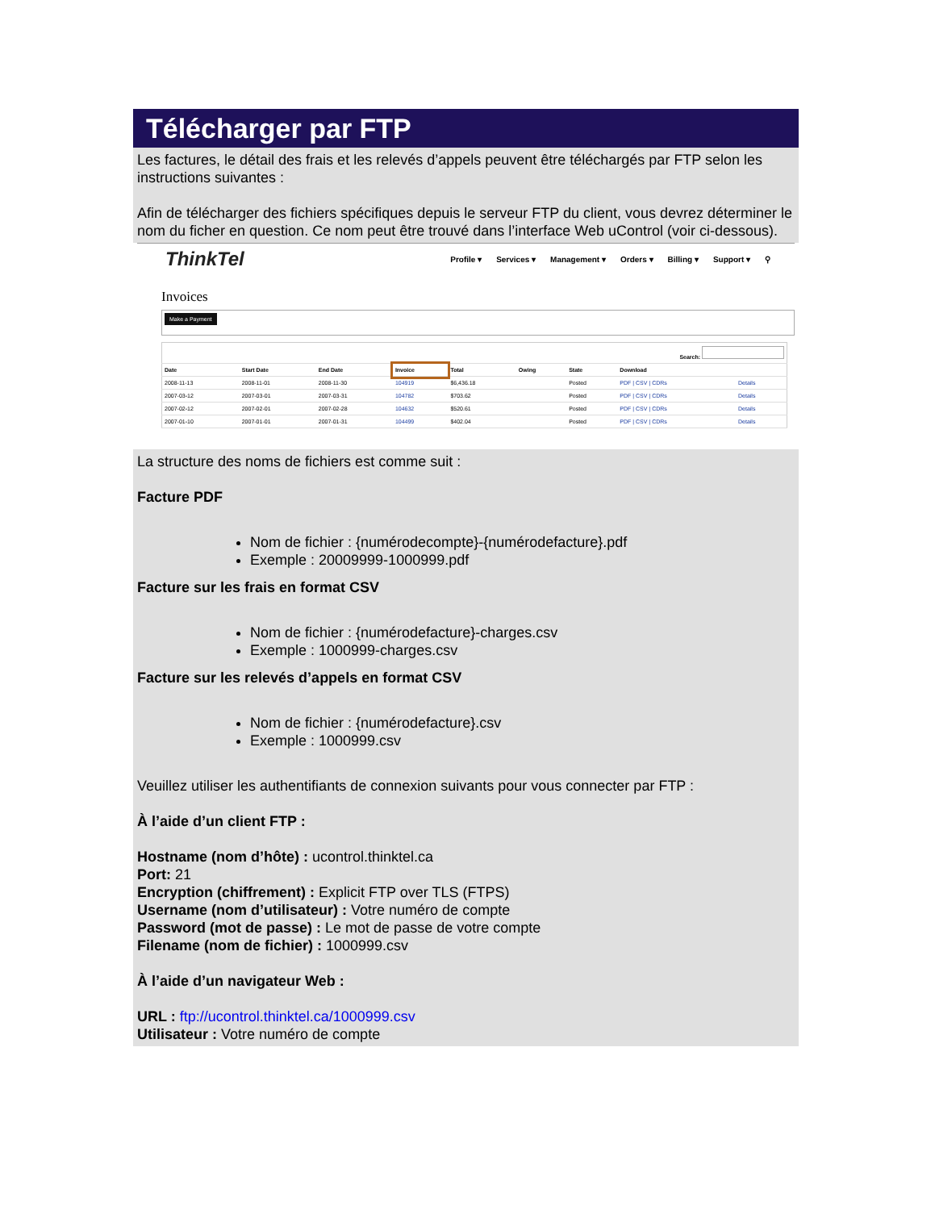Télécharger par FTP
Les factures, le détail des frais et les relevés d’appels peuvent être téléchargés par FTP selon les instructions suivantes :
Afin de télécharger des fichiers spécifiques depuis le serveur FTP du client, vous devrez déterminer le nom du ficher en question. Ce nom peut être trouvé dans l’interface Web uControl (voir ci-dessous).
ThinkTel
Profile ▾ Services ▾ Management ▾ Orders ▾ Billing ▾ Support ▾ ⚲
Invoices
Make a Payment
| Search: | | | | | | | | |
| --- | --- | --- | --- | --- | --- | --- | --- | --- |
| Date | Start Date | End Date | Invoice | Total | Owing | State | Download | |
| 2008-11-13 | 2008-11-01 | 2008-11-30 | 104919 | $6,436.18 | | Posted | PDF / CSV / CDRs | Details |
| 2007-03-12 | 2007-03-01 | 2007-03-31 | 104782 | $703.62 | | Posted | PDF / CSV / CDRs | Details |
| 2007-02-12 | 2007-02-01 | 2007-02-28 | 104632 | $520.61 | | Posted | PDF / CSV / CDRs | Details |
| 2007-01-10 | 2007-01-01 | 2007-01-31 | 104499 | $402.04 | | Posted | PDF / CSV / CDRs | Details |
La structure des noms de fichiers est comme suit :
Facture PDF
Nom de fichier : {numérodecompte}-{numérodefacture}.pdf
Exemple : 20009999-1000999.pdf
Facture sur les frais en format CSV
Nom de fichier : {numérodefacture}-charges.csv
Exemple : 1000999-charges.csv
Facture sur les relevés d’appels en format CSV
Nom de fichier : {numérodefacture}.csv
Exemple : 1000999.csv
Veuillez utiliser les authentifiants de connexion suivants pour vous connecter par FTP :
À l’aide d’un client FTP :
Hostname (nom d’hôte) : ucontrol.thinktel.ca
Port: 21
Encryption (chiffrement) : Explicit FTP over TLS (FTPS)
Username (nom d’utilisateur) : Votre numéro de compte
Password (mot de passe) : Le mot de passe de votre compte
Filename (nom de fichier) : 1000999.csv
À l’aide d’un navigateur Web :
URL : ftp://ucontrol.thinktel.ca/1000999.csv
Utilisateur : Votre numéro de compte